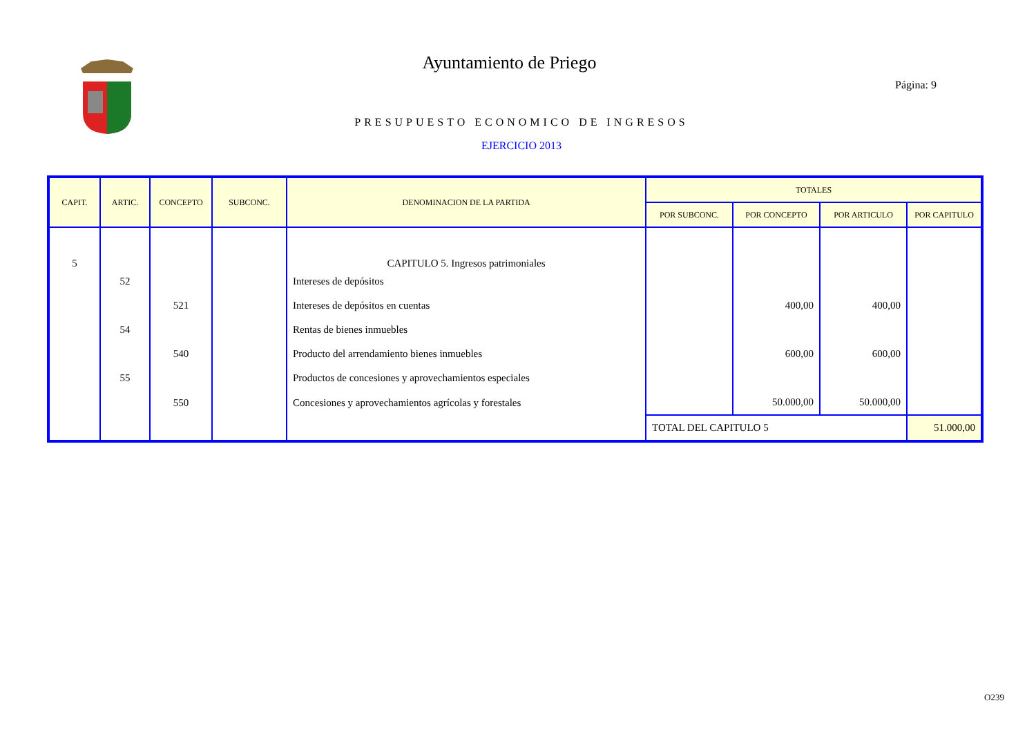Ayuntamiento de Priego
Página: 9
PRESUPUESTO ECONOMICO DE INGRESOS
EJERCICIO 2013
| CAPIT. | ARTIC. | CONCEPTO | SUBCONC. | DENOMINACION DE LA PARTIDA | TOTALES | | | |
| --- | --- | --- | --- | --- | --- | --- | --- | --- |
| | | | | | POR SUBCONC. | POR CONCEPTO | POR ARTICULO | POR CAPITULO |
| 5 | | | | CAPITULO 5. Ingresos patrimoniales | | | | |
| | 52 | | | Intereses de depósitos | | | | |
| | | 521 | | Intereses de depósitos en cuentas | | 400,00 | 400,00 | |
| | 54 | | | Rentas de bienes inmuebles | | | | |
| | | 540 | | Producto del arrendamiento bienes inmuebles | | 600,00 | 600,00 | |
| | 55 | | | Productos de concesiones y aprovechamientos especiales | | | | |
| | | 550 | | Concesiones y aprovechamientos agrícolas y forestales | | 50.000,00 | 50.000,00 | |
| | | | | | TOTAL DEL CAPITULO 5 | | | 51.000,00 |
O239